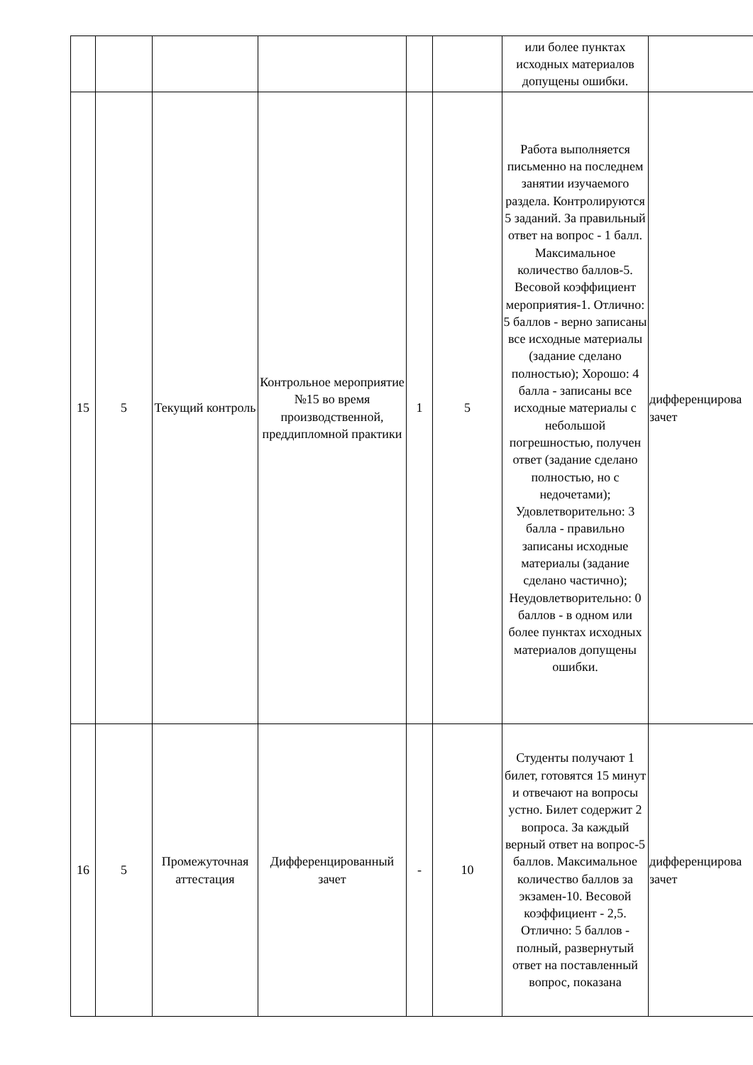| | | | | | | или более пунктах исходных материалов допущены ошибки. | |
| 15 | 5 | Текущий контроль | Контрольное мероприятие №15 во время производственной, преддипломной практики | 1 | 5 | Работа выполняется письменно на последнем занятии изучаемого раздела. Контролируются 5 заданий. За правильный ответ на вопрос - 1 балл. Максимальное количество баллов-5. Весовой коэффициент мероприятия-1. Отлично: 5 баллов - верно записаны все исходные материалы (задание сделано полностью); Хорошо: 4 балла - записаны все исходные материалы с небольшой погрешностью, получен ответ (задание сделано полностью, но с недочетами); Удовлетворительно: 3 балла - правильно записаны исходные материалы (задание сделано частично); Неудовлетворительно: 0 баллов - в одном или более пунктах исходных материалов допущены ошибки. | дифференцирова зачет |
| 16 | 5 | Промежуточная аттестация | Дифференцированный зачет | - | 10 | Студенты получают 1 билет, готовятся 15 минут и отвечают на вопросы устно. Билет содержит 2 вопроса. За каждый верный ответ на вопрос-5 баллов. Максимальное количество баллов за экзамен-10. Весовой коэффициент - 2,5. Отлично: 5 баллов - полный, развернутый ответ на поставленный вопрос, показана | дифференцирова зачет |